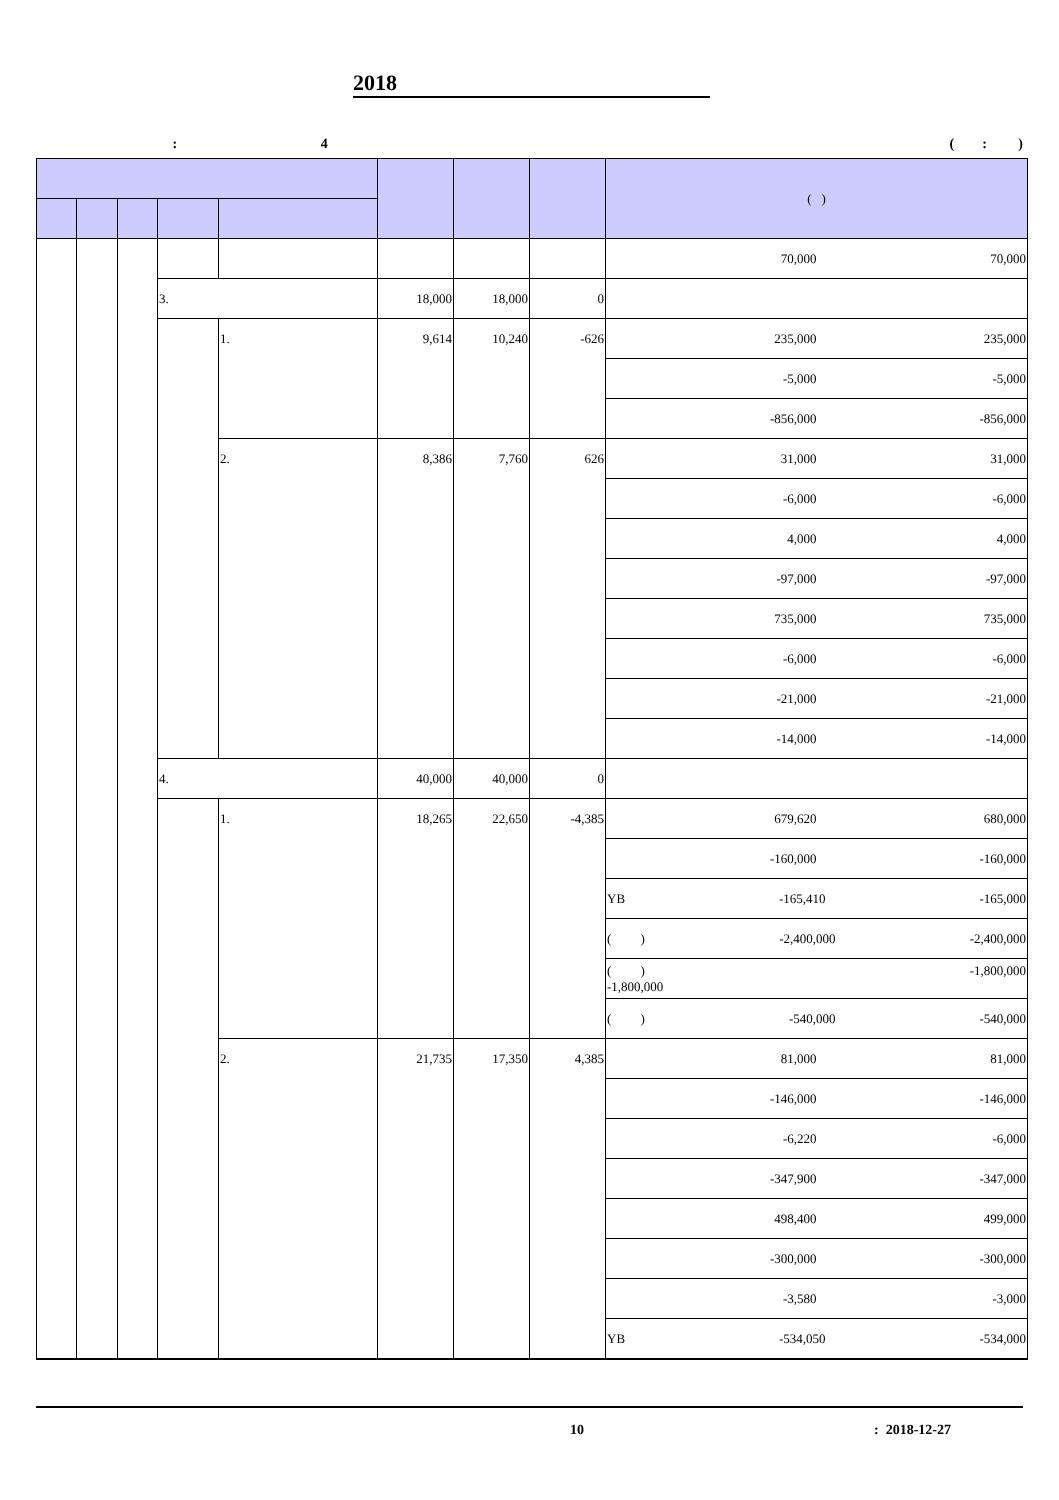2018
: 4 ( : )
| | | | | | | | | ( ) |
| --- | --- | --- | --- | --- | --- | --- | --- | --- |
| | | | | | | | | 70,000 70,000 |
| | | | 3. | | 18,000 | 18,000 | 0 | |
| | | | | 1. | 9,614 | 10,240 | -626 | 235,000 235,000 |
| | | | | | | | | -5,000 -5,000 |
| | | | | | | | | -856,000 -856,000 |
| | | | | 2. | 8,386 | 7,760 | 626 | 31,000 31,000 |
| | | | | | | | | -6,000 -6,000 |
| | | | | | | | | 4,000 4,000 |
| | | | | | | | | -97,000 -97,000 |
| | | | | | | | | 735,000 735,000 |
| | | | | | | | | -6,000 -6,000 |
| | | | | | | | | -21,000 -21,000 |
| | | | | | | | | -14,000 -14,000 |
| | | | 4. | | 40,000 | 40,000 | 0 | |
| | | | | 1. | 18,265 | 22,650 | -4,385 | 679,620 680,000 |
| | | | | | | | | -160,000 -160,000 |
| | | | | | | | | YB -165,410 -165,000 |
| | | | | | | | | ( ) -2,400,000 -2,400,000 |
| | | | | | | | | ( ) -1,800,000 -1,800,000 |
| | | | | | | | | ( ) -540,000 -540,000 |
| | | | | 2. | 21,735 | 17,350 | 4,385 | 81,000 81,000 |
| | | | | | | | | -146,000 -146,000 |
| | | | | | | | | -6,220 -6,000 |
| | | | | | | | | -347,900 -347,000 |
| | | | | | | | | 498,400 499,000 |
| | | | | | | | | -300,000 -300,000 |
| | | | | | | | | -3,580 -3,000 |
| | | | | | | | | YB -534,050 -534,000 |
10: 2018-12-27